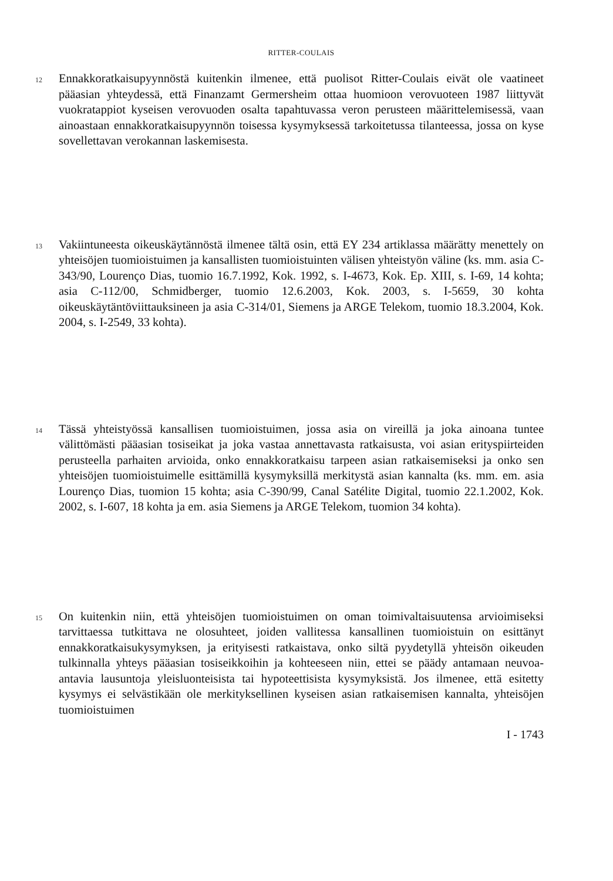RITTER-COULAIS
12
Ennakkoratkaisupyynnöstä kuitenkin ilmenee, että puolisot Ritter-Coulais eivät ole vaatineet pääasian yhteydessä, että Finanzamt Germersheim ottaa huomioon verovuoteen 1987 liittyvät vuokratappiot kyseisen verovuoden osalta tapahtuvassa veron perusteen määrittelemisessä, vaan ainoastaan ennakkoratkaisupyynnön toisessa kysymyksessä tarkoitetussa tilanteessa, jossa on kyse sovellettavan verokannan laskemisesta.
13
Vakiintuneesta oikeuskäytännöstä ilmenee tältä osin, että EY 234 artiklassa määrätty menettely on yhteisöjen tuomioistuimen ja kansallisten tuomioistuinten välisen yhteistyön väline (ks. mm. asia C-343/90, Lourenço Dias, tuomio 16.7.1992, Kok. 1992, s. I-4673, Kok. Ep. XIII, s. I-69, 14 kohta; asia C-112/00, Schmidberger, tuomio 12.6.2003, Kok. 2003, s. I-5659, 30 kohta oikeuskäytäntöviittauksineen ja asia C-314/01, Siemens ja ARGE Telekom, tuomio 18.3.2004, Kok. 2004, s. I-2549, 33 kohta).
14
Tässä yhteistyössä kansallisen tuomioistuimen, jossa asia on vireillä ja joka ainoana tuntee välittömästi pääasian tosiseikat ja joka vastaa annettavasta ratkaisusta, voi asian erityspiirteiden perusteella parhaiten arvioida, onko ennakkoratkaisu tarpeen asian ratkaisemiseksi ja onko sen yhteisöjen tuomioistuimelle esittämillä kysymyksillä merkitystä asian kannalta (ks. mm. em. asia Lourenço Dias, tuomion 15 kohta; asia C-390/99, Canal Satélite Digital, tuomio 22.1.2002, Kok. 2002, s. I-607, 18 kohta ja em. asia Siemens ja ARGE Telekom, tuomion 34 kohta).
15
On kuitenkin niin, että yhteisöjen tuomioistuimen on oman toimivaltaisuutensa arvioimiseksi tarvittaessa tutkittava ne olosuhteet, joiden vallitessa kansallinen tuomioistuin on esittänyt ennakkoratkaisukysymyksen, ja erityisesti ratkaistava, onko siltä pyydetyllä yhteisön oikeuden tulkinnalla yhteys pääasian tosiseikkoihin ja kohteeseen niin, ettei se päädy antamaan neuvoa-antavia lausuntoja yleisluonteisista tai hypoteettisista kysymyksistä. Jos ilmenee, että esitetty kysymys ei selvästikään ole merkityksellinen kyseisen asian ratkaisemisen kannalta, yhteisöjen tuomioistuimen
I - 1743